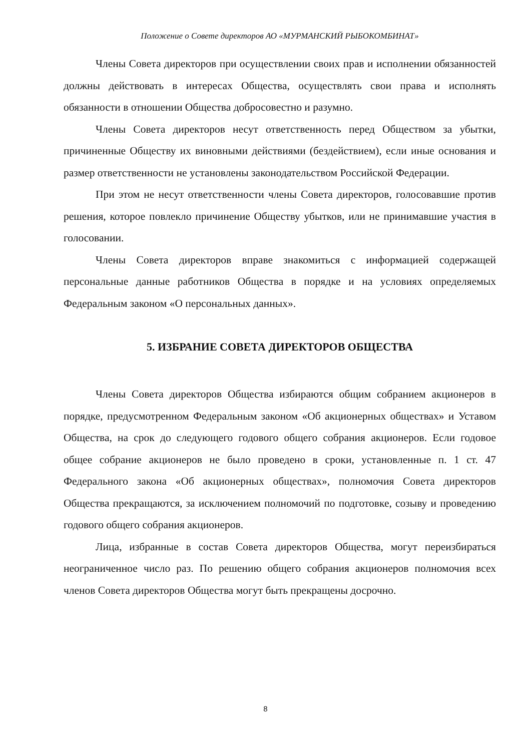Положение о Совете директоров АО «МУРМАНСКИЙ РЫБОКОМБИНАТ»
Члены Совета директоров при осуществлении своих прав и исполнении обязанностей должны действовать в интересах Общества, осуществлять свои права и исполнять обязанности в отношении Общества добросовестно и разумно.
Члены Совета директоров несут ответственность перед Обществом за убытки, причиненные Обществу их виновными действиями (бездействием), если иные основания и размер ответственности не установлены законодательством Российской Федерации.
При этом не несут ответственности члены Совета директоров, голосовавшие против решения, которое повлекло причинение Обществу убытков, или не принимавшие участия в голосовании.
Члены Совета директоров вправе знакомиться с информацией содержащей персональные данные работников Общества в порядке и на условиях определяемых Федеральным законом «О персональных данных».
5. ИЗБРАНИЕ СОВЕТА ДИРЕКТОРОВ ОБЩЕСТВА
Члены Совета директоров Общества избираются общим собранием акционеров в порядке, предусмотренном Федеральным законом «Об акционерных обществах» и Уставом Общества, на срок до следующего годового общего собрания акционеров. Если годовое общее собрание акционеров не было проведено в сроки, установленные п. 1 ст. 47 Федерального закона «Об акционерных обществах», полномочия Совета директоров Общества прекращаются, за исключением полномочий по подготовке, созыву и проведению годового общего собрания акционеров.
Лица, избранные в состав Совета директоров Общества, могут переизбираться неограниченное число раз. По решению общего собрания акционеров полномочия всех членов Совета директоров Общества могут быть прекращены досрочно.
8